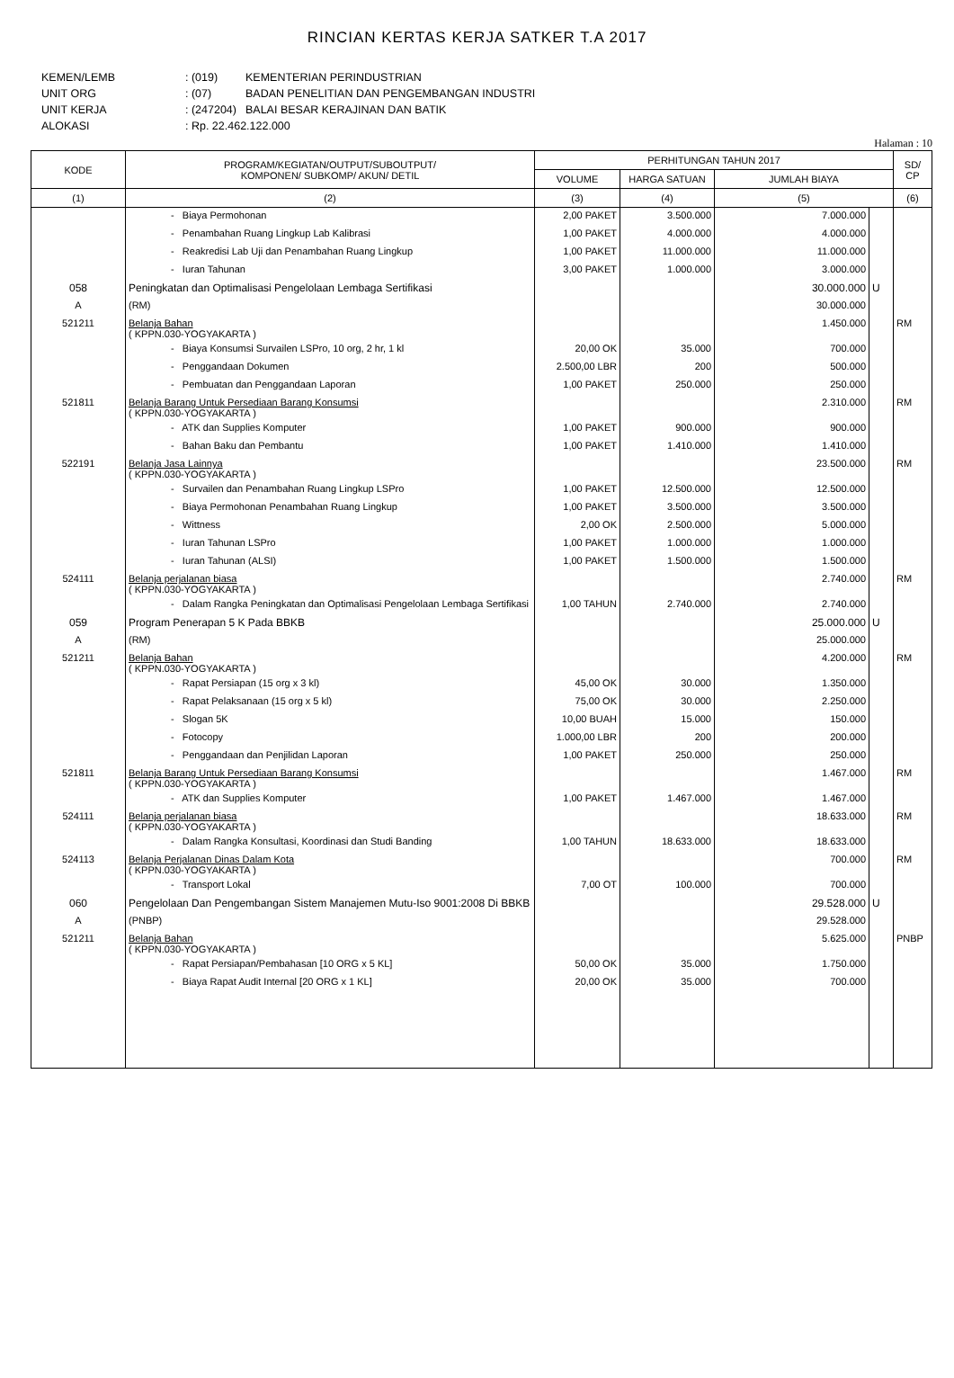RINCIAN KERTAS KERJA SATKER T.A 2017
| KEMEN/LEMB | : (019) | KEMENTERIAN PERINDUSTRIAN |
| UNIT ORG | : (07) | BADAN PENELITIAN DAN PENGEMBANGAN INDUSTRI |
| UNIT KERJA | : (247204) | BALAI BESAR KERAJINAN DAN BATIK |
| ALOKASI | : Rp. 22.462.122.000 | |
Halaman : 10
| KODE | PROGRAM/KEGIATAN/OUTPUT/SUBOUTPUT/ KOMPONEN/ SUBKOMP/ AKUN/ DETIL | PERHITUNGAN TAHUN 2017 | | | | SD/ CP |
| --- | --- | --- | --- | --- | --- | --- |
| | | VOLUME | HARGA SATUAN | JUMLAH BIAYA | | |
| (1) | (2) | (3) | (4) | (5) | | (6) |
| | - Biaya Permohonan | 2,00 PAKET | 3.500.000 | 7.000.000 | | |
| | - Penambahan Ruang Lingkup Lab Kalibrasi | 1,00 PAKET | 4.000.000 | 4.000.000 | | |
| | - Reakredisi Lab Uji dan Penambahan Ruang Lingkup | 1,00 PAKET | 11.000.000 | 11.000.000 | | |
| | - Iuran Tahunan | 3,00 PAKET | 1.000.000 | 3.000.000 | | |
| 058 | Peningkatan dan Optimalisasi Pengelolaan Lembaga Sertifikasi | | | 30.000.000 | U | |
| A | (RM) | | | 30.000.000 | | |
| 521211 | Belanja Bahan ( KPPN.030-YOGYAKARTA ) | | | 1.450.000 | | RM |
| | - Biaya Konsumsi Survailen LSPro, 10 org, 2 hr, 1 kl | 20,00 OK | 35.000 | 700.000 | | |
| | - Penggandaan Dokumen | 2.500,00 LBR | 200 | 500.000 | | |
| | - Pembuatan dan Penggandaan Laporan | 1,00 PAKET | 250.000 | 250.000 | | |
| 521811 | Belanja Barang Untuk Persediaan Barang Konsumsi ( KPPN.030-YOGYAKARTA ) | | | 2.310.000 | | RM |
| | - ATK dan Supplies Komputer | 1,00 PAKET | 900.000 | 900.000 | | |
| | - Bahan Baku dan Pembantu | 1,00 PAKET | 1.410.000 | 1.410.000 | | |
| 522191 | Belanja Jasa Lainnya ( KPPN.030-YOGYAKARTA ) | | | 23.500.000 | | RM |
| | - Survailen dan Penambahan Ruang Lingkup LSPro | 1,00 PAKET | 12.500.000 | 12.500.000 | | |
| | - Biaya Permohonan Penambahan Ruang Lingkup | 1,00 PAKET | 3.500.000 | 3.500.000 | | |
| | - Wittness | 2,00 OK | 2.500.000 | 5.000.000 | | |
| | - Iuran Tahunan LSPro | 1,00 PAKET | 1.000.000 | 1.000.000 | | |
| | - Iuran Tahunan (ALSI) | 1,00 PAKET | 1.500.000 | 1.500.000 | | |
| 524111 | Belanja perjalanan biasa ( KPPN.030-YOGYAKARTA ) | | | 2.740.000 | | RM |
| | - Dalam Rangka Peningkatan dan Optimalisasi Pengelolaan Lembaga Sertifikasi | 1,00 TAHUN | 2.740.000 | 2.740.000 | | |
| 059 | Program Penerapan 5 K Pada BBKB | | | 25.000.000 | U | |
| A | (RM) | | | 25.000.000 | | |
| 521211 | Belanja Bahan ( KPPN.030-YOGYAKARTA ) | | | 4.200.000 | | RM |
| | - Rapat Persiapan (15 org x 3 kl) | 45,00 OK | 30.000 | 1.350.000 | | |
| | - Rapat Pelaksanaan (15 org x 5 kl) | 75,00 OK | 30.000 | 2.250.000 | | |
| | - Slogan 5K | 10,00 BUAH | 15.000 | 150.000 | | |
| | - Fotocopy | 1.000,00 LBR | 200 | 200.000 | | |
| | - Penggandaan dan Penjilidan Laporan | 1,00 PAKET | 250.000 | 250.000 | | |
| 521811 | Belanja Barang Untuk Persediaan Barang Konsumsi ( KPPN.030-YOGYAKARTA ) | | | 1.467.000 | | RM |
| | - ATK dan Supplies Komputer | 1,00 PAKET | 1.467.000 | 1.467.000 | | |
| 524111 | Belanja perjalanan biasa ( KPPN.030-YOGYAKARTA ) | | | 18.633.000 | | RM |
| | - Dalam Rangka Konsultasi, Koordinasi dan Studi Banding | 1,00 TAHUN | 18.633.000 | 18.633.000 | | |
| 524113 | Belanja Perjalanan Dinas Dalam Kota ( KPPN.030-YOGYAKARTA ) | | | 700.000 | | RM |
| | - Transport Lokal | 7,00 OT | 100.000 | 700.000 | | |
| 060 | Pengelolaan Dan Pengembangan Sistem Manajemen Mutu-Iso 9001:2008 Di BBKB | | | 29.528.000 | U | |
| A | (PNBP) | | | 29.528.000 | | |
| 521211 | Belanja Bahan ( KPPN.030-YOGYAKARTA ) | | | 5.625.000 | | PNBP |
| | - Rapat Persiapan/Pembahasan [10 ORG x 5 KL] | 50,00 OK | 35.000 | 1.750.000 | | |
| | - Biaya Rapat Audit Internal [20 ORG x 1 KL] | 20,00 OK | 35.000 | 700.000 | | |